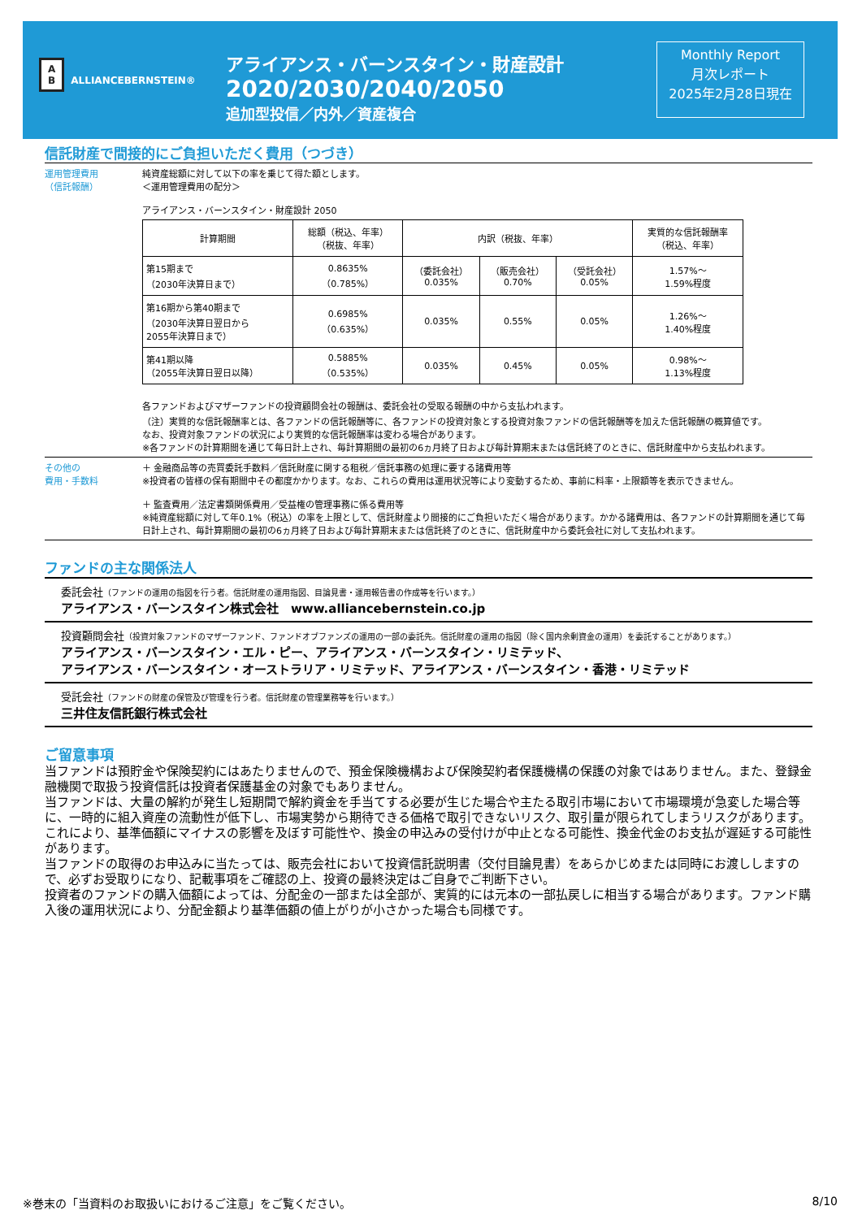A
B ALLIANCEBERNSTEIN®
アライアンス・バーンスタイン・財産設計
2020/2030/2040/2050
追加型投信／内外／資産複合
Monthly Report
月次レポート
2025年2月28日現在
信託財産で間接的にご負担いただく費用（つづき）
運用管理費用
（信託報酬）
純資産総額に対して以下の率を乗じて得た額とします。
＜運用管理費用の配分＞
アライアンス・バーンスタイン・財産設計 2050
| 計算期間 | 総額（税込、年率） （税抜、年率） | 内訳（税抜、年率） | | | 実質的な信託報酬率 （税込、年率） |
| --- | --- | --- | --- | --- | --- |
| 第15期まで （2030年決算日まで） | 0.8635% （0.785%） | （委託会社） 0.035% | （販売会社） 0.70% | （受託会社） 0.05% | 1.57%～ 1.59%程度 |
| 第16期から第40期まで （2030年決算日翌日から 2055年決算日まで） | 0.6985% （0.635%） | 0.035% | 0.55% | 0.05% | 1.26%～ 1.40%程度 |
| 第41期以降 （2055年決算日翌日以降） | 0.5885% （0.535%） | 0.035% | 0.45% | 0.05% | 0.98%～ 1.13%程度 |
各ファンドおよびマザーファンドの投資顧問会社の報酬は、委託会社の受取る報酬の中から支払われます。
（注）実質的な信託報酬率とは、各ファンドの信託報酬等に、各ファンドの投資対象とする投資対象ファンドの信託報酬等を加えた信託報酬の概算値です。
なお、投資対象ファンドの状況により実質的な信託報酬率は変わる場合があります。
※各ファンドの計算期間を通じて毎日計上され、毎計算期間の最初の6ヵ月終了日および毎計算期末または信託終了のときに、信託財産中から支払われます。
その他の
費用・手数料
＋ 金融商品等の売買委託手数料／信託財産に関する租税／信託事務の処理に要する諸費用等
※投資者の皆様の保有期間中その都度かかります。なお、これらの費用は運用状況等により変動するため、事前に料率・上限額等を表示できません。
＋ 監査費用／法定書類関係費用／受益権の管理事務に係る費用等
※純資産総額に対して年0.1%（税込）の率を上限として、信託財産より間接的にご負担いただく場合があります。かかる諸費用は、各ファンドの計算期間を通じて毎日計上され、毎計算期間の最初の6ヵ月終了日および毎計算期末または信託終了のときに、信託財産中から委託会社に対して支払われます。
ファンドの主な関係法人
委託会社（ファンドの運用の指図を行う者。信託財産の運用指図、目論見書・運用報告書の作成等を行います。）
アライアンス・バーンスタイン株式会社　www.alliancebernstein.co.jp
投資顧問会社（投資対象ファンドのマザーファンド、ファンドオブファンズの運用の一部の委託先。信託財産の運用の指図（除く国内余剰資金の運用）を委託することがあります。）
アライアンス・バーンスタイン・エル・ピー、アライアンス・バーンスタイン・リミテッド、
アライアンス・バーンスタイン・オーストラリア・リミテッド、アライアンス・バーンスタイン・香港・リミテッド
受託会社（ファンドの財産の保管及び管理を行う者。信託財産の管理業務等を行います。）
三井住友信託銀行株式会社
ご留意事項
当ファンドは預貯金や保険契約にはあたりませんので、預金保険機構および保険契約者保護機構の保護の対象ではありません。また、登録金融機関で取扱う投資信託は投資者保護基金の対象でもありません。
当ファンドは、大量の解約が発生し短期間で解約資金を手当てする必要が生じた場合や主たる取引市場において市場環境が急変した場合等に、一時的に組入資産の流動性が低下し、市場実勢から期待できる価格で取引できないリスク、取引量が限られてしまうリスクがあります。これにより、基準価額にマイナスの影響を及ぼす可能性や、換金の申込みの受付けが中止となる可能性、換金代金のお支払が遅延する可能性があります。
当ファンドの取得のお申込みに当たっては、販売会社において投資信託説明書（交付目論見書）をあらかじめまたは同時にお渡ししますので、必ずお受取りになり、記載事項をご確認の上、投資の最終決定はご自身でご判断下さい。
投資者のファンドの購入価額によっては、分配金の一部または全部が、実質的には元本の一部払戻しに相当する場合があります。ファンド購入後の運用状況により、分配金額より基準価額の値上がりが小さかった場合も同様です。
※巻末の「当資料のお取扱いにおけるご注意」をご覧ください。 8/10